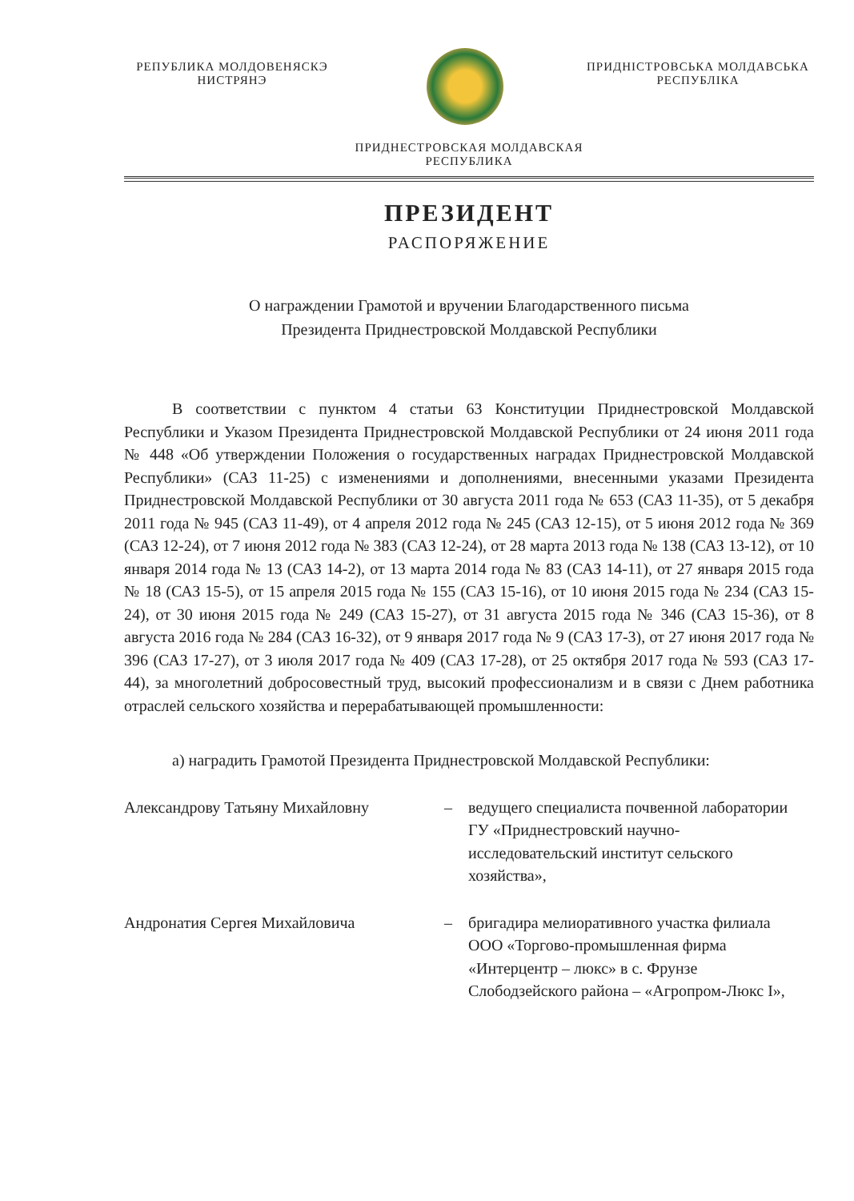РЕПУБЛИКА МОЛДОВЕНЯСКЭ
НИСТРЯНЭ
ПРИДНІСТРОВСЬКА МОЛДАВСЬКА
РЕСПУБЛІКА
ПРИДНЕСТРОВСКАЯ МОЛДАВСКАЯ
РЕСПУБЛИКА
ПРЕЗИДЕНТ
РАСПОРЯЖЕНИЕ
О награждении Грамотой и вручении Благодарственного письма
Президента Приднестровской Молдавской Республики
В соответствии с пунктом 4 статьи 63 Конституции Приднестровской Молдавской Республики и Указом Президента Приднестровской Молдавской Республики от 24 июня 2011 года № 448 «Об утверждении Положения о государственных наградах Приднестровской Молдавской Республики» (САЗ 11-25) с изменениями и дополнениями, внесенными указами Президента Приднестровской Молдавской Республики от 30 августа 2011 года № 653 (САЗ 11-35), от 5 декабря 2011 года № 945 (САЗ 11-49), от 4 апреля 2012 года № 245 (САЗ 12-15), от 5 июня 2012 года № 369 (САЗ 12-24), от 7 июня 2012 года № 383 (САЗ 12-24), от 28 марта 2013 года № 138 (САЗ 13-12), от 10 января 2014 года № 13 (САЗ 14-2), от 13 марта 2014 года № 83 (САЗ 14-11), от 27 января 2015 года № 18 (САЗ 15-5), от 15 апреля 2015 года № 155 (САЗ 15-16), от 10 июня 2015 года № 234 (САЗ 15-24), от 30 июня 2015 года № 249 (САЗ 15-27), от 31 августа 2015 года № 346 (САЗ 15-36), от 8 августа 2016 года № 284 (САЗ 16-32), от 9 января 2017 года № 9 (САЗ 17-3), от 27 июня 2017 года № 396 (САЗ 17-27), от 3 июля 2017 года № 409 (САЗ 17-28), от 25 октября 2017 года № 593 (САЗ 17-44), за многолетний добросовестный труд, высокий профессионализм и в связи с Днем работника отраслей сельского хозяйства и перерабатывающей промышленности:
а) наградить Грамотой Президента Приднестровской Молдавской Республики:
Александрову Татьяну Михайловну – ведущего специалиста почвенной лаборатории ГУ «Приднестровский научно-исследовательский институт сельского хозяйства»,
Андронатия Сергея Михайловича – бригадира мелиоративного участка филиала ООО «Торгово-промышленная фирма «Интерцентр – люкс» в с. Фрунзе Слободзейского района – «Агропром-Люкс I»,